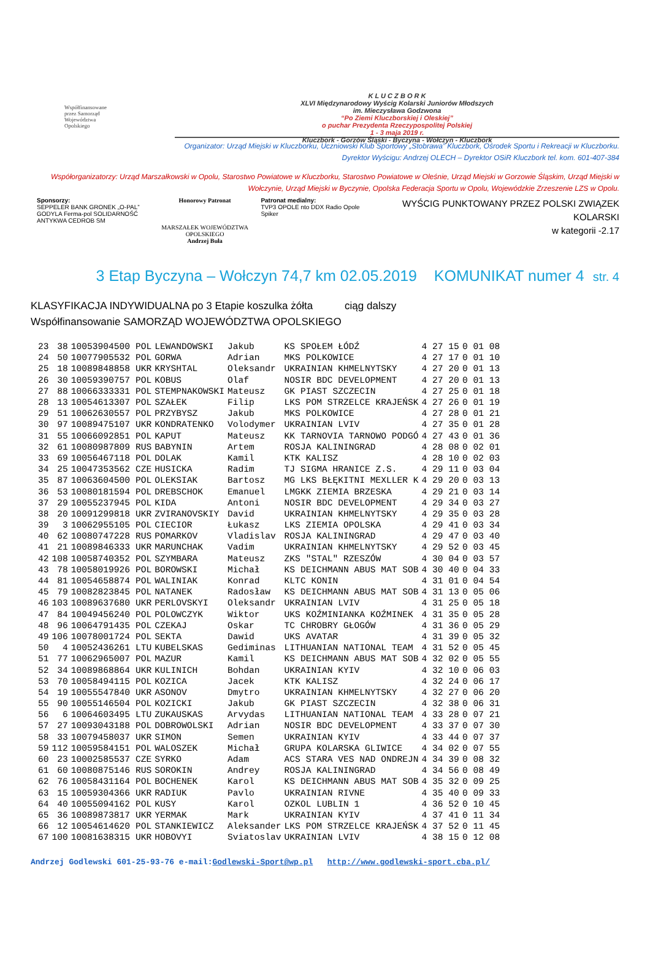Współfinansowane
przez Samorząd
Województwa
Opolskiego
K L U C Z B O R K
XLVI Międzynarodowy Wyścig Kolarski Juniorów Młodszych
im. Mieczysława Godzwona
“Po Ziemi Kluczborskiej i Oleskiej”
o puchar Prezydenta Rzeczypospolitej Polskiej
1 - 3 maja 2019 r.
Kluczbork - Gorzów Śląski - Byczyna - Wołczyn - Kluczbork
Organizator: Urząd Miejski w Kluczborku, Uczniowski Klub Sportowy „Stobrawa” Kluczbork, Ośrodek Sportu i Rekreacji w Kluczborku.
Dyrektor Wyścigu: Andrzej OLECH – Dyrektor OSiR Kluczbork tel. kom. 601-407-384
Współorganizatorzy: Urząd Marszałkowski w Opolu, Starostwo Powiatowe w Kluczborku, Starostwo Powiatowe w Oleśnie, Urząd Miejski w Gorzowie Śląskim, Urząd Miejski w Wołczynie, Urząd Miejski w Byczynie, Opolska Federacja Sportu w Opolu, Wojewódzkie Zrzeszenie LZS w Opolu.
Sponsorzy:
SEPPELER BANK GRONEK „O-PAL” GODYLA Ferma-pol SOLIDARNOŚĆ ANTYKWA CEDROB SM
Honorowy Patronat
MARSZAŁEK WOJEWÓDZTWA OPOLSKIEGO
Andrzej Buła
Patronat medialny:
TVP3 OPOLE nto DDX Radio Opole Spiker
WYŚCIG PUNKTOWANY PRZEZ POLSKI ZWIĄZEK KOLARSKI
w kategorii -2.17
3 Etap Byczyna – Wołczyn 74,7 km 02.05.2019 KOMUNIKAT numer 4 str. 4
KLASYFIKACJA INDYWIDUALNA po 3 Etapie koszulka żółta ciąg dalszy
Współfinansowanie SAMORZĄD WOJEWÓDZTWA OPOLSKIEGO
| 23 | 38 | 10053904500 POL | LEWANDOWSKI | Jakub | KS SPOŁEM ŁÓDŹ | 4 27 15 | 0 01 08 |
| 24 | 50 | 10077905532 POL | GORWA | Adrian | MKS POLKOWICE | 4 27 17 | 0 01 10 |
| 25 | 18 | 10089848858 UKR | KRYSHTAL | Oleksandr | UKRAINIAN KHMELNYTSKY | 4 27 20 | 0 01 13 |
| 26 | 30 | 10059390757 POL | KOBUS | Olaf | NOSIR BDC DEVELOPMENT | 4 27 20 | 0 01 13 |
| 27 | 88 | 10066333331 POL | STEMPNAKOWSKI | Mateusz | GK PIAST SZCZECIN | 4 27 25 | 0 01 18 |
| 28 | 13 | 10054613307 POL | SZAŁEK | Filip | LKS POM STRZELCE KRAJEŃSK | 4 27 26 | 0 01 19 |
| 29 | 51 | 10062630557 POL | PRZYBYSZ | Jakub | MKS POLKOWICE | 4 27 28 | 0 01 21 |
| 30 | 97 | 10089475107 UKR | KONDRATENKO | Volodymer | UKRAINIAN LVIV | 4 27 35 | 0 01 28 |
| 31 | 55 | 10066092851 POL | KAPUT | Mateusz | KK TARNOVIA TARNOWO PODGÓ | 4 27 43 | 0 01 36 |
| 32 | 61 | 10080987809 RUS | BABYNIN | Artem | ROSJA KALININGRAD | 4 28 08 | 0 02 01 |
| 33 | 69 | 10056467118 POL | DOLAK | Kamil | KTK KALISZ | 4 28 10 | 0 02 03 |
| 34 | 25 | 10047353562 CZE | HUSICKA | Radim | TJ SIGMA HRANICE Z.S. | 4 29 11 | 0 03 04 |
| 35 | 87 | 10063604500 POL | OLEKSIAK | Bartosz | MG LKS BŁĘKITNI MEXLLER K | 4 29 20 | 0 03 13 |
| 36 | 53 | 10080181594 POL | DREBSCHOK | Emanuel | LMGKK ZIEMIA BRZESKA | 4 29 21 | 0 03 14 |
| 37 | 29 | 10055237945 POL | KIDA | Antoni | NOSIR BDC DEVELOPMENT | 4 29 34 | 0 03 27 |
| 38 | 20 | 10091299818 UKR | ZVIRANOVSKIY | David | UKRAINIAN KHMELNYTSKY | 4 29 35 | 0 03 28 |
| 39 | 3 | 10062955105 POL | CIECIOR | Łukasz | LKS ZIEMIA OPOLSKA | 4 29 41 | 0 03 34 |
| 40 | 62 | 10080747228 RUS | POMARKOV | Vladislav | ROSJA KALININGRAD | 4 29 47 | 0 03 40 |
| 41 | 21 | 10089846333 UKR | MARUNCHAK | Vadim | UKRAINIAN KHMELNYTSKY | 4 29 52 | 0 03 45 |
| 42 | 108 | 10058740352 POL | SZYMBARA | Mateusz | ZKS "STAL" RZESZÓW | 4 30 04 | 0 03 57 |
| 43 | 78 | 10058019926 POL | BOROWSKI | Michał | KS DEICHMANN ABUS MAT SOB | 4 30 40 | 0 04 33 |
| 44 | 81 | 10054658874 POL | WALINIAK | Konrad | KLTC KONIN | 4 31 01 | 0 04 54 |
| 45 | 79 | 10082823845 POL | NATANEK | Radosław | KS DEICHMANN ABUS MAT SOB | 4 31 13 | 0 05 06 |
| 46 | 103 | 10089637680 UKR | PERLOVSKYI | Oleksandr | UKRAINIAN LVIV | 4 31 25 | 0 05 18 |
| 47 | 84 | 10049456240 POL | POLOWCZYK | Wiktor | UKS KOŹMINIANKA KOŹMINEK | 4 31 35 | 0 05 28 |
| 48 | 96 | 10064791435 POL | CZEKAJ | Oskar | TC CHROBRY GŁOGÓW | 4 31 36 | 0 05 29 |
| 49 | 106 | 10078001724 POL | SEKTA | Dawid | UKS AVATAR | 4 31 39 | 0 05 32 |
| 50 | 4 | 10052436261 LTU | KUBELSKAS | Gediminas | LITHUANIAN NATIONAL TEAM | 4 31 52 | 0 05 45 |
| 51 | 77 | 10062965007 POL | MAZUR | Kamil | KS DEICHMANN ABUS MAT SOB | 4 32 02 | 0 05 55 |
| 52 | 34 | 10089868864 UKR | KULINICH | Bohdan | UKRAINIAN KYIV | 4 32 10 | 0 06 03 |
| 53 | 70 | 10058494115 POL | KOZICA | Jacek | KTK KALISZ | 4 32 24 | 0 06 17 |
| 54 | 19 | 10055547840 UKR | ASONOV | Dmytro | UKRAINIAN KHMELNYTSKY | 4 32 27 | 0 06 20 |
| 55 | 90 | 10055146504 POL | KOZICKI | Jakub | GK PIAST SZCZECIN | 4 32 38 | 0 06 31 |
| 56 | 6 | 10064603495 LTU | ZUKAUSKAS | Arvydas | LITHUANIAN NATIONAL TEAM | 4 33 28 | 0 07 21 |
| 57 | 27 | 10093043188 POL | DOBROWOLSKI | Adrian | NOSIR BDC DEVELOPMENT | 4 33 37 | 0 07 30 |
| 58 | 33 | 10079458037 UKR | SIMON | Semen | UKRAINIAN KYIV | 4 33 44 | 0 07 37 |
| 59 | 112 | 10059584151 POL | WALOSZEK | Michał | GRUPA KOLARSKA GLIWICE | 4 34 02 | 0 07 55 |
| 60 | 23 | 10002585537 CZE | SYRKO | Adam | ACS STARA VES NAD ONDREJN | 4 34 39 | 0 08 32 |
| 61 | 60 | 10080875146 RUS | SOROKIN | Andrey | ROSJA KALININGRAD | 4 34 56 | 0 08 49 |
| 62 | 76 | 10058431164 POL | BOCHENEK | Karol | KS DEICHMANN ABUS MAT SOB | 4 35 32 | 0 09 25 |
| 63 | 15 | 10059304366 UKR | RADIUK | Pavlo | UKRAINIAN RIVNE | 4 35 40 | 0 09 33 |
| 64 | 40 | 10055094162 POL | KUSY | Karol | OZKOL LUBLIN 1 | 4 36 52 | 0 10 45 |
| 65 | 36 | 10089873817 UKR | YERMAK | Mark | UKRAINIAN KYIV | 4 37 41 | 0 11 34 |
| 66 | 12 | 10054614620 POL | STANKIEWICZ | Aleksander | LKS POM STRZELCE KRAJEŃSK | 4 37 52 | 0 11 45 |
| 67 | 100 | 10081638315 UKR | HOBOVYI | Sviatoslav | UKRAINIAN LVIV | 4 38 15 | 0 12 08 |
Andrzej Godlewski 601-25-93-76 e-mail:Godlewski-Sport@wp.pl http://www.godlewski-sport.cba.pl/